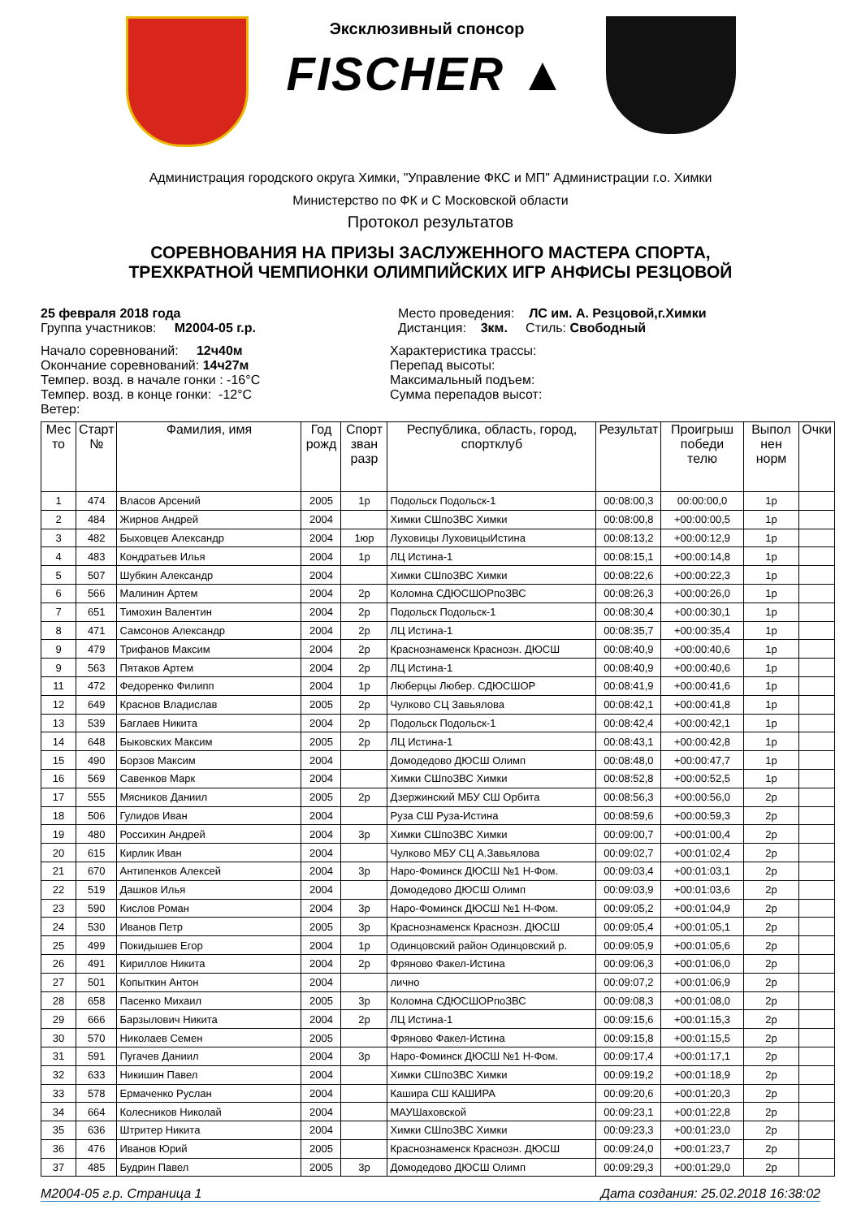Эксклюзивный спонсор
FISCHER ▲
Администрация городского округа Химки, "Управление ФКС и МП" Администрации г.о. Химки
Министерство по ФК и С Московской области
Протокол результатов
СОРЕВНОВАНИЯ НА ПРИЗЫ ЗАСЛУЖЕННОГО МАСТЕРА СПОРТА,
ТРЕХКРАТНОЙ ЧЕМПИОНКИ ОЛИМПИЙСКИХ ИГР АНФИСЫ РЕЗЦОВОЙ
25 февраля 2018 года
Группа участников: М2004-05 г.р.
Место проведения: ЛС им. А. Резцовой,г.Химки
Дистанция: 3км. Стиль: Свободный
Начало соревнований: 12ч40м
Окончание соревнований: 14ч27м
Темпер. возд. в начале гонки : -16°C
Темпер. возд. в конце гонки: -12°C
Ветер:
Характеристика трассы:
Перепад высоты:
Максимальный подъем:
Сумма перепадов высот:
| Мес то | Старт № | Фамилия, имя | Год рожд | Спорт зван разр | Республика, область, город, спортклуб | Результат | Проигрыш победи телю | Выпол нен норм | Очки |
| --- | --- | --- | --- | --- | --- | --- | --- | --- | --- |
| 1 | 474 | Власов Арсений | 2005 | 1р | Подольск Подольск-1 | 00:08:00,3 | 00:00:00,0 | 1р | |
| 2 | 484 | Жирнов Андрей | 2004 | | Химки СШпоЗВС Химки | 00:08:00,8 | +00:00:00,5 | 1р | |
| 3 | 482 | Быховцев Александр | 2004 | 1юр | Луховицы ЛуховицыИстина | 00:08:13,2 | +00:00:12,9 | 1р | |
| 4 | 483 | Кондратьев Илья | 2004 | 1р | ЛЦ Истина-1 | 00:08:15,1 | +00:00:14,8 | 1р | |
| 5 | 507 | Шубкин Александр | 2004 | | Химки СШпоЗВС Химки | 00:08:22,6 | +00:00:22,3 | 1р | |
| 6 | 566 | Малинин Артем | 2004 | 2р | Коломна СДЮСШОРпоЗВС | 00:08:26,3 | +00:00:26,0 | 1р | |
| 7 | 651 | Тимохин Валентин | 2004 | 2р | Подольск Подольск-1 | 00:08:30,4 | +00:00:30,1 | 1р | |
| 8 | 471 | Самсонов Александр | 2004 | 2р | ЛЦ Истина-1 | 00:08:35,7 | +00:00:35,4 | 1р | |
| 9 | 479 | Трифанов Максим | 2004 | 2р | Краснознаменск Краснозн. ДЮСШ | 00:08:40,9 | +00:00:40,6 | 1р | |
| 9 | 563 | Пятаков Артем | 2004 | 2р | ЛЦ Истина-1 | 00:08:40,9 | +00:00:40,6 | 1р | |
| 11 | 472 | Федоренко Филипп | 2004 | 1р | Люберцы Любер. СДЮСШОР | 00:08:41,9 | +00:00:41,6 | 1р | |
| 12 | 649 | Краснов Владислав | 2005 | 2р | Чулково СЦ Завьялова | 00:08:42,1 | +00:00:41,8 | 1р | |
| 13 | 539 | Баглаев Никита | 2004 | 2р | Подольск Подольск-1 | 00:08:42,4 | +00:00:42,1 | 1р | |
| 14 | 648 | Быковских Максим | 2005 | 2р | ЛЦ Истина-1 | 00:08:43,1 | +00:00:42,8 | 1р | |
| 15 | 490 | Борзов Максим | 2004 | | Домодедово ДЮСШ Олимп | 00:08:48,0 | +00:00:47,7 | 1р | |
| 16 | 569 | Савенков Марк | 2004 | | Химки СШпоЗВС Химки | 00:08:52,8 | +00:00:52,5 | 1р | |
| 17 | 555 | Мясников Даниил | 2005 | 2р | Дзержинский МБУ СШ Орбита | 00:08:56,3 | +00:00:56,0 | 2р | |
| 18 | 506 | Гулидов Иван | 2004 | | Руза СШ Руза-Истина | 00:08:59,6 | +00:00:59,3 | 2р | |
| 19 | 480 | Россихин Андрей | 2004 | 3р | Химки СШпоЗВС Химки | 00:09:00,7 | +00:01:00,4 | 2р | |
| 20 | 615 | Кирлик Иван | 2004 | | Чулково МБУ СЦ А.Завьялова | 00:09:02,7 | +00:01:02,4 | 2р | |
| 21 | 670 | Антипенков Алексей | 2004 | 3р | Наро-Фоминск ДЮСШ №1 Н-Фом. | 00:09:03,4 | +00:01:03,1 | 2р | |
| 22 | 519 | Дашков Илья | 2004 | | Домодедово ДЮСШ Олимп | 00:09:03,9 | +00:01:03,6 | 2р | |
| 23 | 590 | Кислов Роман | 2004 | 3р | Наро-Фоминск ДЮСШ №1 Н-Фом. | 00:09:05,2 | +00:01:04,9 | 2р | |
| 24 | 530 | Иванов Петр | 2005 | 3р | Краснознаменск Краснозн. ДЮСШ | 00:09:05,4 | +00:01:05,1 | 2р | |
| 25 | 499 | Покидышев Егор | 2004 | 1р | Одинцовский район Одинцовский р. | 00:09:05,9 | +00:01:05,6 | 2р | |
| 26 | 491 | Кириллов Никита | 2004 | 2р | Фряново Факел-Истина | 00:09:06,3 | +00:01:06,0 | 2р | |
| 27 | 501 | Копыткин Антон | 2004 | | лично | 00:09:07,2 | +00:01:06,9 | 2р | |
| 28 | 658 | Пасенко Михаил | 2005 | 3р | Коломна СДЮСШОРпоЗВС | 00:09:08,3 | +00:01:08,0 | 2р | |
| 29 | 666 | Барзылович Никита | 2004 | 2р | ЛЦ Истина-1 | 00:09:15,6 | +00:01:15,3 | 2р | |
| 30 | 570 | Николаев Семен | 2005 | | Фряново Факел-Истина | 00:09:15,8 | +00:01:15,5 | 2р | |
| 31 | 591 | Пугачев Даниил | 2004 | 3р | Наро-Фоминск ДЮСШ №1 Н-Фом. | 00:09:17,4 | +00:01:17,1 | 2р | |
| 32 | 633 | Никишин Павел | 2004 | | Химки СШпоЗВС Химки | 00:09:19,2 | +00:01:18,9 | 2р | |
| 33 | 578 | Ермаченко Руслан | 2004 | | Кашира СШ КАШИРА | 00:09:20,6 | +00:01:20,3 | 2р | |
| 34 | 664 | Колесников Николай | 2004 | | МАУШаховской | 00:09:23,1 | +00:01:22,8 | 2р | |
| 35 | 636 | Штритер Никита | 2004 | | Химки СШпоЗВС Химки | 00:09:23,3 | +00:01:23,0 | 2р | |
| 36 | 476 | Иванов Юрий | 2005 | | Краснознаменск Краснозн. ДЮСШ | 00:09:24,0 | +00:01:23,7 | 2р | |
| 37 | 485 | Будрин Павел | 2005 | 3р | Домодедово ДЮСШ Олимп | 00:09:29,3 | +00:01:29,0 | 2р | |
М2004-05 г.р. Страница 1 Дата создания: 25.02.2018 16:38:02